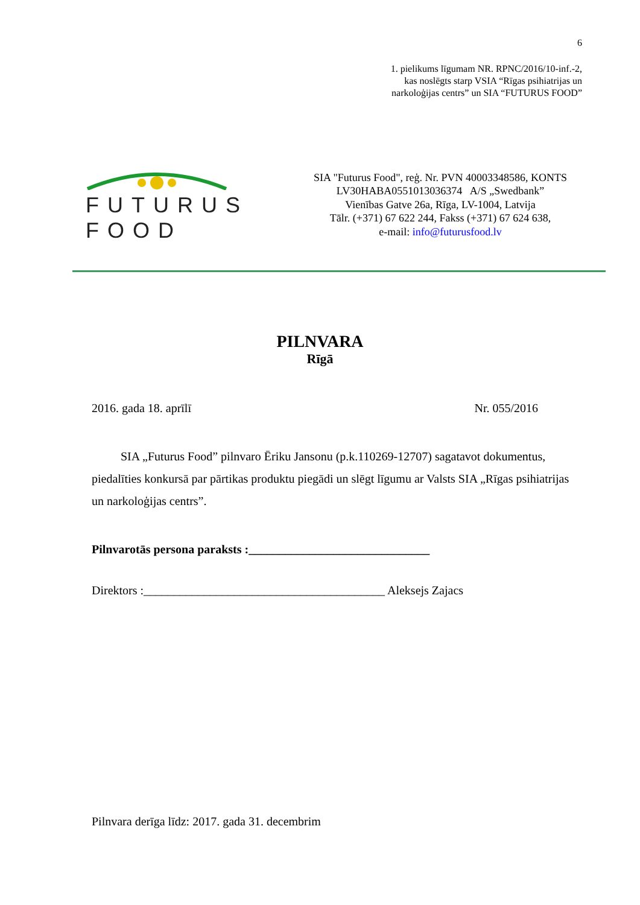6
1. pielikums līgumam NR. RPNC/2016/10-inf.-2,
kas noslēgts starp VSIA “Rīgas psihiatrijas un
narkoloģijas centrs” un SIA “FUTURUS FOOD”
FUTURUS FOOD
SIA "Futurus Food", reģ. Nr. PVN 40003348586, KONTS
LV30HABA0551013036374 A/S „Swedbank”
Vienības Gatve 26a, Rīga, LV-1004, Latvija
Tālr. (+371) 67 622 244, Fakss (+371) 67 624 638,
e-mail: info@futurusfood.lv
PILNVARA
Rīgā
2016. gada 18. aprīlī Nr. 055/2016
SIA „Futurus Food” pilnvaro Ēriku Jansonu (p.k.110269-12707) sagatavot dokumentus, piedalīties konkursā par pārtikas produktu piegādi un slēgt līgumu ar Valsts SIA „Rīgas psihiatrijas un narkoloģijas centrs”.
Pilnvarotās persona paraksts :______________________________
Direktors :________________________________________ Aleksejs Zajacs
Pilnvara derīga līdz: 2017. gada 31. decembrim